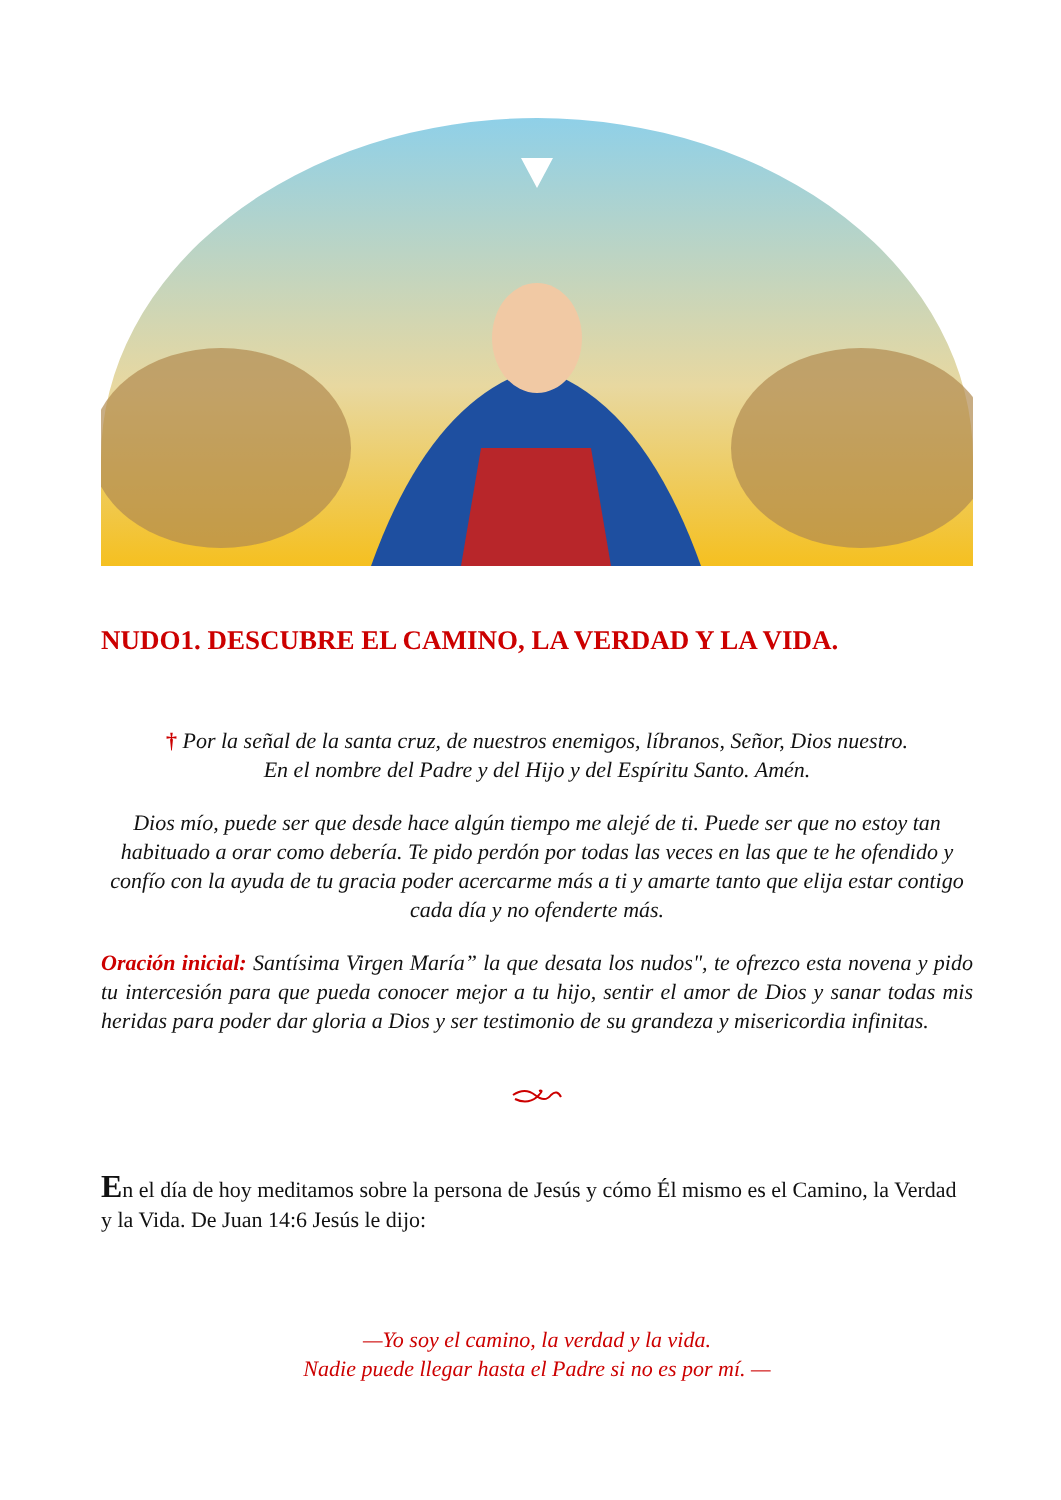NUDO1. DESCUBRE EL CAMINO, LA VERDAD Y LA VIDA.
† Por la señal de la santa cruz, de nuestros enemigos, líbranos, Señor, Dios nuestro.
En el nombre del Padre y del Hijo y del Espíritu Santo. Amén.
Dios mío, puede ser que desde hace algún tiempo me alejé de ti. Puede ser que no estoy tan habituado a orar como debería. Te pido perdón por todas las veces en las que te he ofendido y confío con la ayuda de tu gracia poder acercarme más a ti y amarte tanto que elija estar contigo cada día y no ofenderte más.
Oración inicial: Santísima Virgen María” la que desata los nudos", te ofrezco esta novena y pido tu intercesión para que pueda conocer mejor a tu hijo, sentir el amor de Dios y sanar todas mis heridas para poder dar gloria a Dios y ser testimonio de su grandeza y misericordia infinitas.
En el día de hoy meditamos sobre la persona de Jesús y cómo Él mismo es el Camino, la Verdad y la Vida. De Juan 14:6 Jesús le dijo:
—Yo soy el camino, la verdad y la vida.
Nadie puede llegar hasta el Padre si no es por mí. —